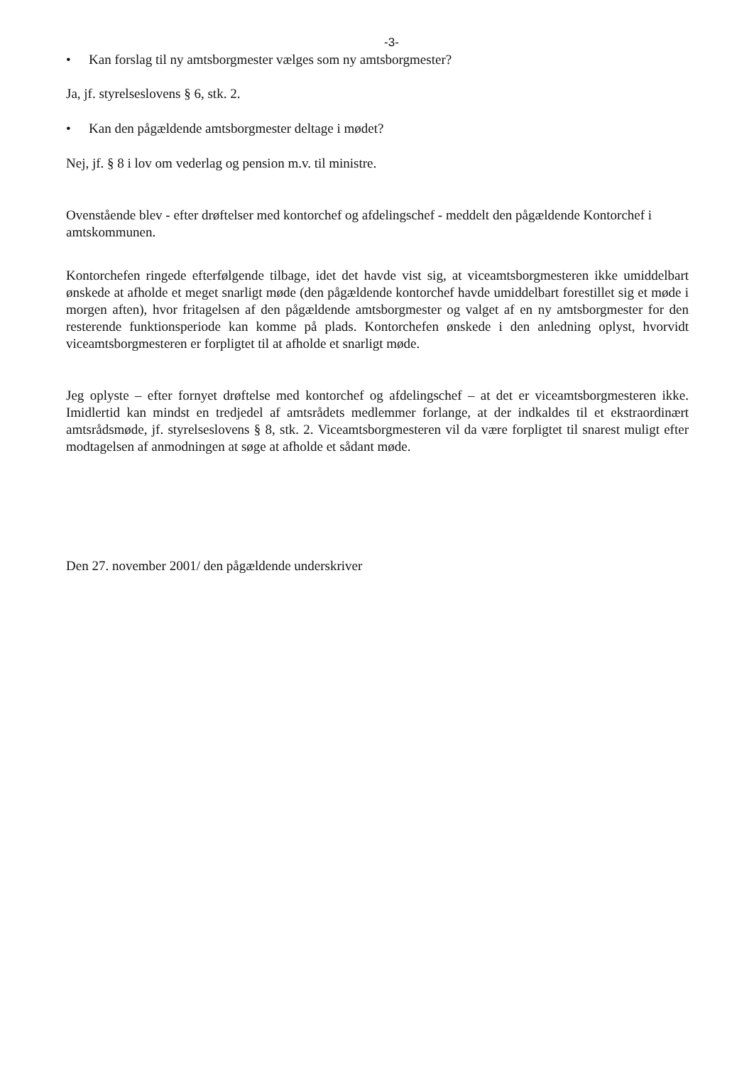-3-
• Kan forslag til ny amtsborgmester vælges som ny amtsborgmester?
Ja, jf. styrelseslovens § 6, stk. 2.
• Kan den pågældende amtsborgmester deltage i mødet?
Nej, jf. § 8 i lov om vederlag og pension m.v. til ministre.
Ovenstående blev - efter drøftelser med kontorchef og afdelingschef - meddelt den pågældende Kontorchef i amtskommunen.
Kontorchefen ringede efterfølgende tilbage, idet det havde vist sig, at viceamtsborgmesteren ikke umiddelbart ønskede at afholde et meget snarligt møde (den pågældende kontorchef havde umiddelbart forestillet sig et møde i morgen aften), hvor fritagelsen af den pågældende amtsborgmester og valget af en ny amtsborgmester for den resterende funktionsperiode kan komme på plads. Kontorchefen ønskede i den anledning oplyst, hvorvidt viceamtsborgmesteren er forpligtet til at afholde et snarligt møde.
Jeg oplyste – efter fornyet drøftelse med kontorchef og afdelingschef – at det er viceamtsborgmesteren ikke. Imidlertid kan mindst en tredjedel af amtsrådets medlemmer forlange, at der indkaldes til et ekstraordinært amtsrådsmøde, jf. styrelseslovens § 8, stk. 2. Viceamtsborgmesteren vil da være forpligtet til snarest muligt efter modtagelsen af anmodningen at søge at afholde et sådant møde.
Den 27. november 2001/ den pågældende underskriver